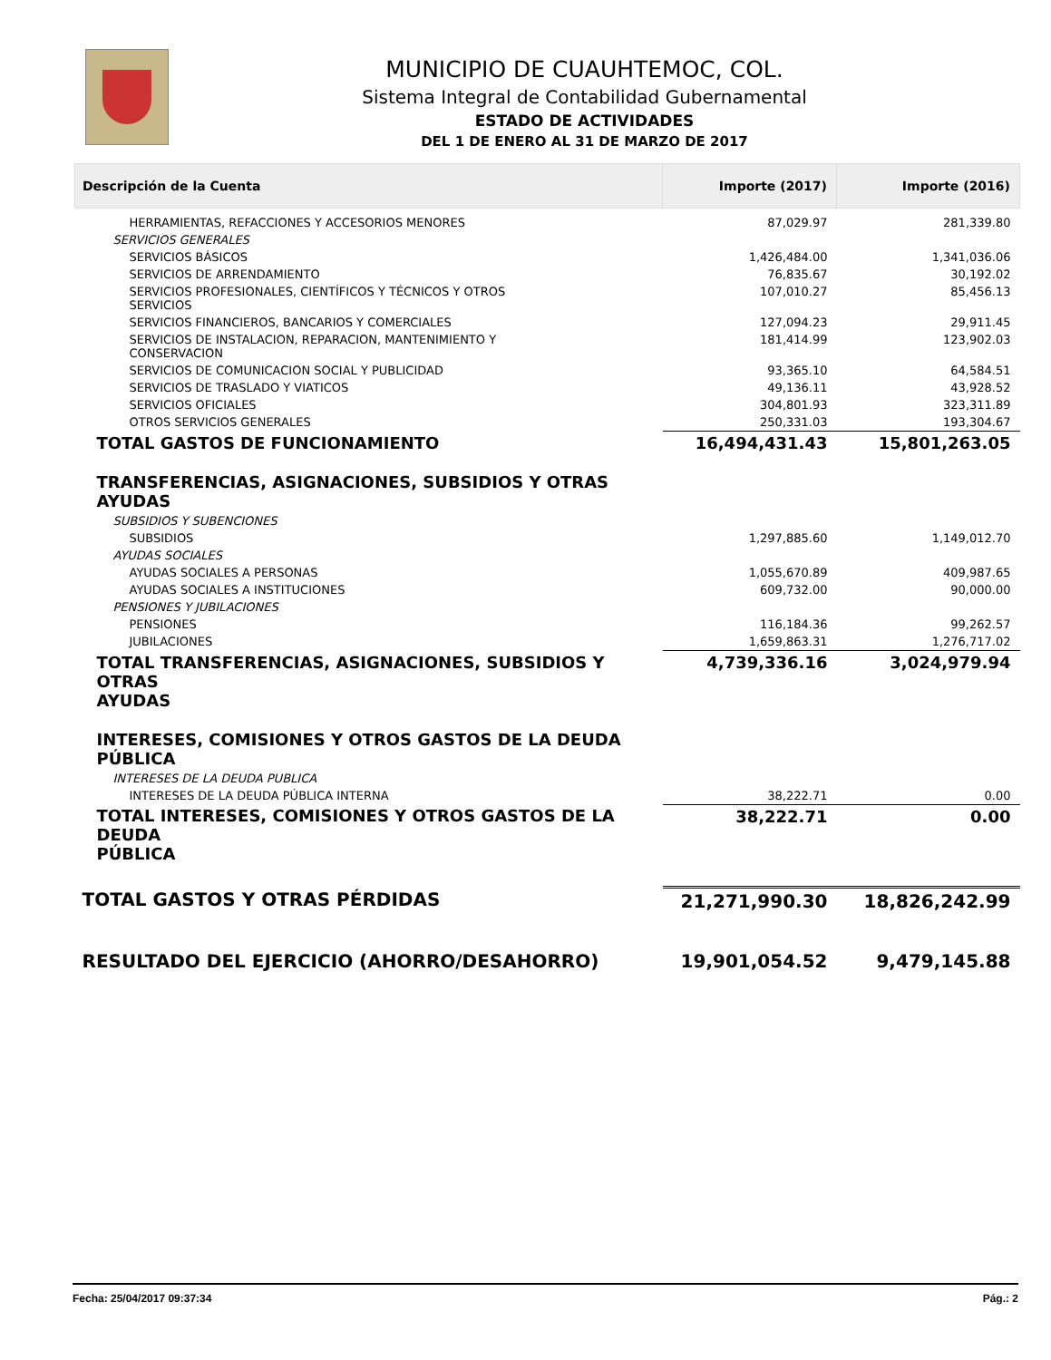MUNICIPIO DE CUAUHTEMOC, COL.
Sistema Integral de Contabilidad Gubernamental
ESTADO DE ACTIVIDADES
DEL 1 DE ENERO AL 31 DE MARZO DE 2017
| Descripción de la Cuenta | Importe (2017) | Importe (2016) |
| --- | --- | --- |
| HERRAMIENTAS, REFACCIONES Y ACCESORIOS MENORES | 87,029.97 | 281,339.80 |
| SERVICIOS GENERALES | | |
| SERVICIOS BÁSICOS | 1,426,484.00 | 1,341,036.06 |
| SERVICIOS DE ARRENDAMIENTO | 76,835.67 | 30,192.02 |
| SERVICIOS PROFESIONALES, CIENTÍFICOS Y TÉCNICOS Y OTROS SERVICIOS | 107,010.27 | 85,456.13 |
| SERVICIOS FINANCIEROS, BANCARIOS Y COMERCIALES | 127,094.23 | 29,911.45 |
| SERVICIOS DE INSTALACION, REPARACION, MANTENIMIENTO Y CONSERVACION | 181,414.99 | 123,902.03 |
| SERVICIOS DE COMUNICACION SOCIAL Y PUBLICIDAD | 93,365.10 | 64,584.51 |
| SERVICIOS DE TRASLADO Y VIATICOS | 49,136.11 | 43,928.52 |
| SERVICIOS OFICIALES | 304,801.93 | 323,311.89 |
| OTROS SERVICIOS GENERALES | 250,331.03 | 193,304.67 |
| TOTAL GASTOS DE FUNCIONAMIENTO | 16,494,431.43 | 15,801,263.05 |
| TRANSFERENCIAS, ASIGNACIONES, SUBSIDIOS Y OTRAS AYUDAS | | |
| SUBSIDIOS Y SUBENCIONES | | |
| SUBSIDIOS | 1,297,885.60 | 1,149,012.70 |
| AYUDAS SOCIALES | | |
| AYUDAS SOCIALES A PERSONAS | 1,055,670.89 | 409,987.65 |
| AYUDAS SOCIALES A INSTITUCIONES | 609,732.00 | 90,000.00 |
| PENSIONES Y JUBILACIONES | | |
| PENSIONES | 116,184.36 | 99,262.57 |
| JUBILACIONES | 1,659,863.31 | 1,276,717.02 |
| TOTAL TRANSFERENCIAS, ASIGNACIONES, SUBSIDIOS Y OTRAS AYUDAS | 4,739,336.16 | 3,024,979.94 |
| INTERESES, COMISIONES Y OTROS GASTOS DE LA DEUDA PÚBLICA | | |
| INTERESES DE LA DEUDA PUBLICA | | |
| INTERESES DE LA DEUDA PÚBLICA INTERNA | 38,222.71 | 0.00 |
| TOTAL INTERESES, COMISIONES Y OTROS GASTOS DE LA DEUDA PÚBLICA | 38,222.71 | 0.00 |
| TOTAL GASTOS Y OTRAS PÉRDIDAS | 21,271,990.30 | 18,826,242.99 |
| RESULTADO DEL EJERCICIO (AHORRO/DESAHORRO) | 19,901,054.52 | 9,479,145.88 |
Fecha: 25/04/2017 09:37:34 Pág.: 2